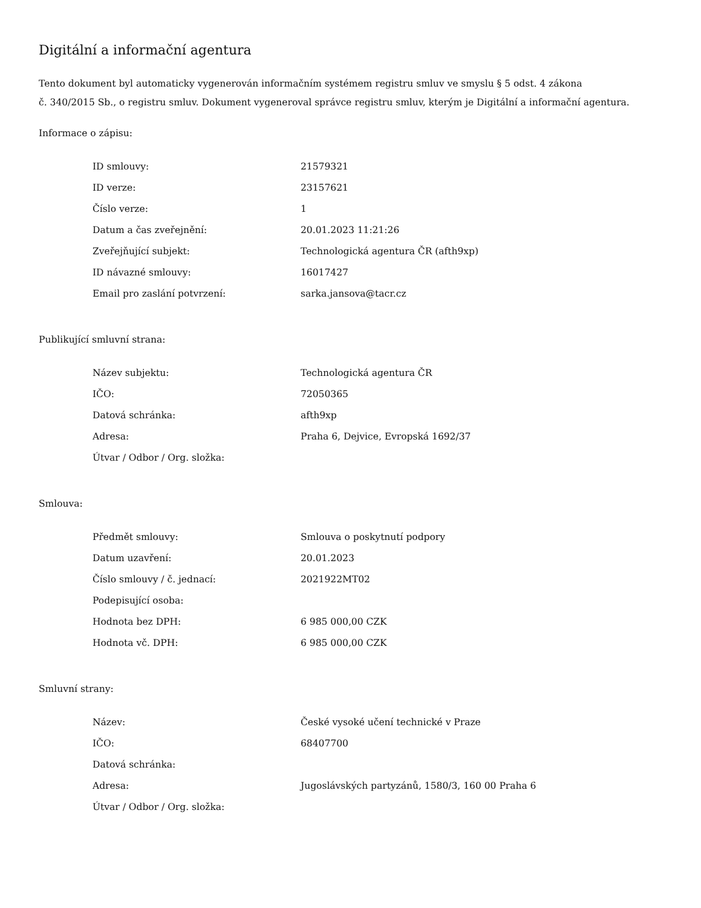Digitální a informační agentura
Tento dokument byl automaticky vygenerován informačním systémem registru smluv ve smyslu § 5 odst. 4 zákona
č. 340/2015 Sb., o registru smluv. Dokument vygeneroval správce registru smluv, kterým je Digitální a informační agentura.
Informace o zápisu:
| ID smlouvy: | 21579321 |
| ID verze: | 23157621 |
| Číslo verze: | 1 |
| Datum a čas zveřejnění: | 20.01.2023 11:21:26 |
| Zveřejňující subjekt: | Technologická agentura ČR (afth9xp) |
| ID návazné smlouvy: | 16017427 |
| Email pro zaslání potvrzení: | sarka.jansova@tacr.cz |
Publikující smluvní strana:
| Název subjektu: | Technologická agentura ČR |
| IČO: | 72050365 |
| Datová schránka: | afth9xp |
| Adresa: | Praha 6, Dejvice, Evropská 1692/37 |
| Útvar / Odbor / Org. složka: | |
Smlouva:
| Předmět smlouvy: | Smlouva o poskytnutí podpory |
| Datum uzavření: | 20.01.2023 |
| Číslo smlouvy / č. jednací: | 2021922MT02 |
| Podepisující osoba: | |
| Hodnota bez DPH: | 6 985 000,00 CZK |
| Hodnota vč. DPH: | 6 985 000,00 CZK |
Smluvní strany:
| Název: | České vysoké učení technické v Praze |
| IČO: | 68407700 |
| Datová schránka: | |
| Adresa: | Jugoslávských partyzánů, 1580/3, 160 00 Praha 6 |
| Útvar / Odbor / Org. složka: | |